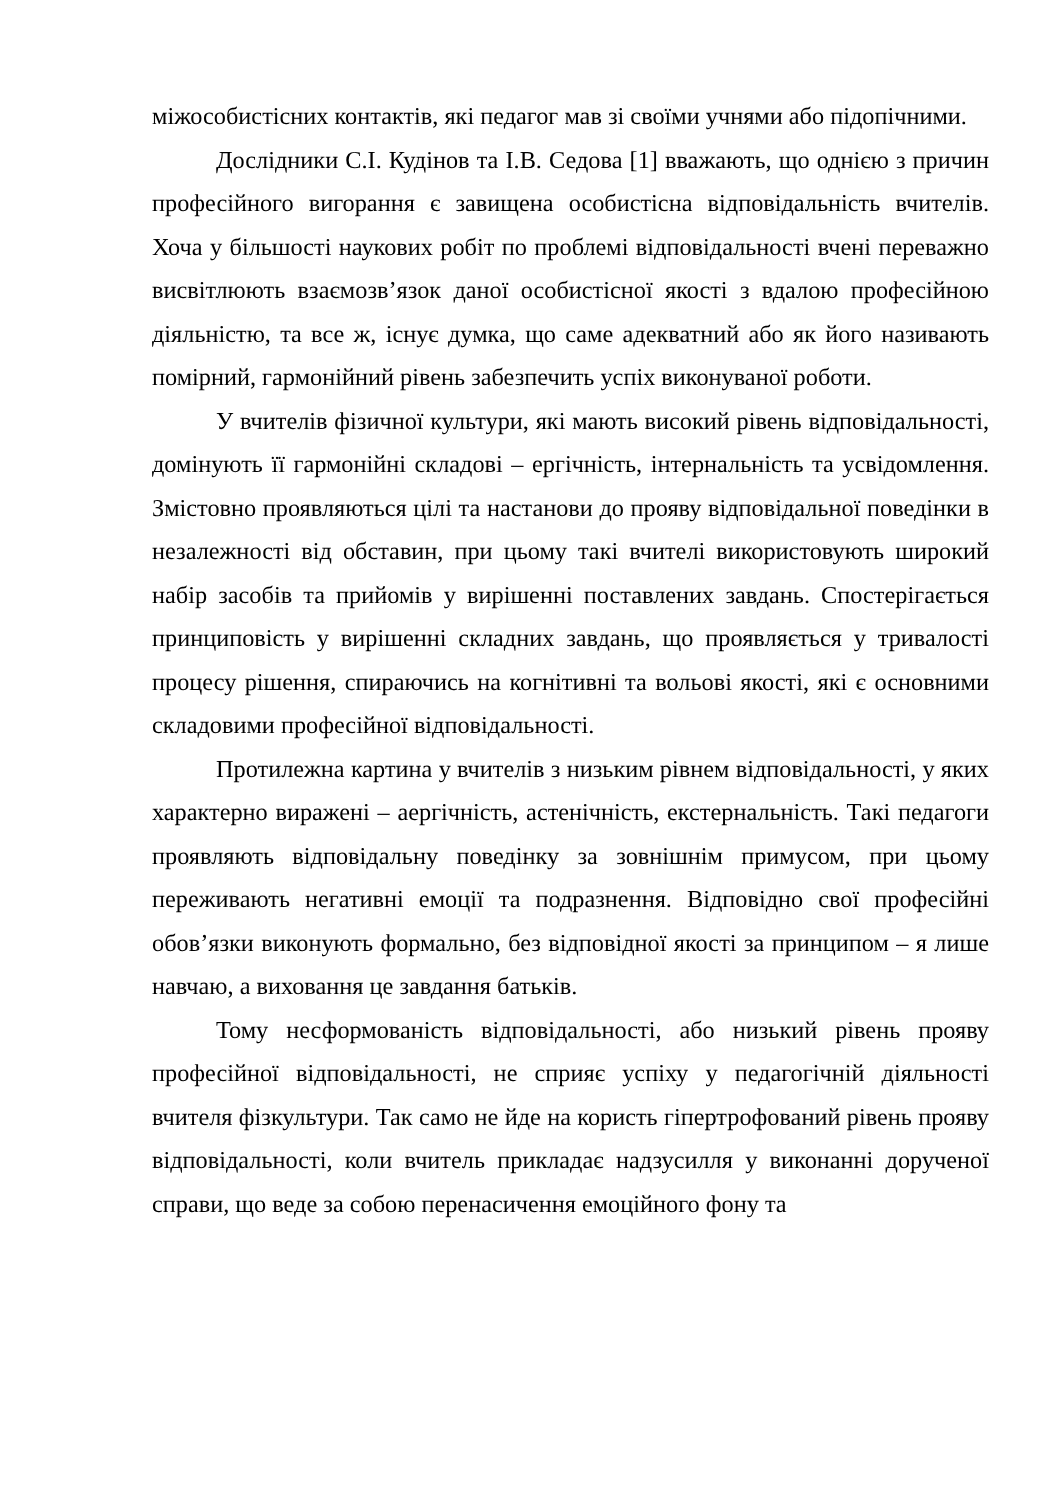міжособистісних контактів, які педагог мав зі своїми учнями або підопічними.
Дослідники С.І. Кудінов та І.В. Седова [1] вважають, що однією з причин професійного вигорання є завищена особистісна відповідальність вчителів. Хоча у більшості наукових робіт по проблемі відповідальності вчені переважно висвітлюють взаємозв’язок даної особистісної якості з вдалою професійною діяльністю, та все ж, існує думка, що саме адекватний або як його називають помірний, гармонійний рівень забезпечить успіх виконуваної роботи.
У вчителів фізичної культури, які мають високий рівень відповідальності, домінують її гармонійні складові – ергічність, інтернальність та усвідомлення. Змістовно проявляються цілі та настанови до прояву відповідальної поведінки в незалежності від обставин, при цьому такі вчителі використовують широкий набір засобів та прийомів у вирішенні поставлених завдань. Спостерігається принциповість у вирішенні складних завдань, що проявляється у тривалості процесу рішення, спираючись на когнітивні та вольові якості, які є основними складовими професійної відповідальності.
Протилежна картина у вчителів з низьким рівнем відповідальності, у яких характерно виражені – аергічність, астенічність, екстернальність. Такі педагоги проявляють відповідальну поведінку за зовнішнім примусом, при цьому переживають негативні емоції та подразнення. Відповідно свої професійні обов’язки виконують формально, без відповідної якості за принципом – я лише навчаю, а виховання це завдання батьків.
Тому несформованість відповідальності, або низький рівень прояву професійної відповідальності, не сприяє успіху у педагогічній діяльності вчителя фізкультури. Так само не йде на користь гіпертрофований рівень прояву відповідальності, коли вчитель прикладає надзусилля у виконанні дорученої справи, що веде за собою перенасичення емоційного фону та